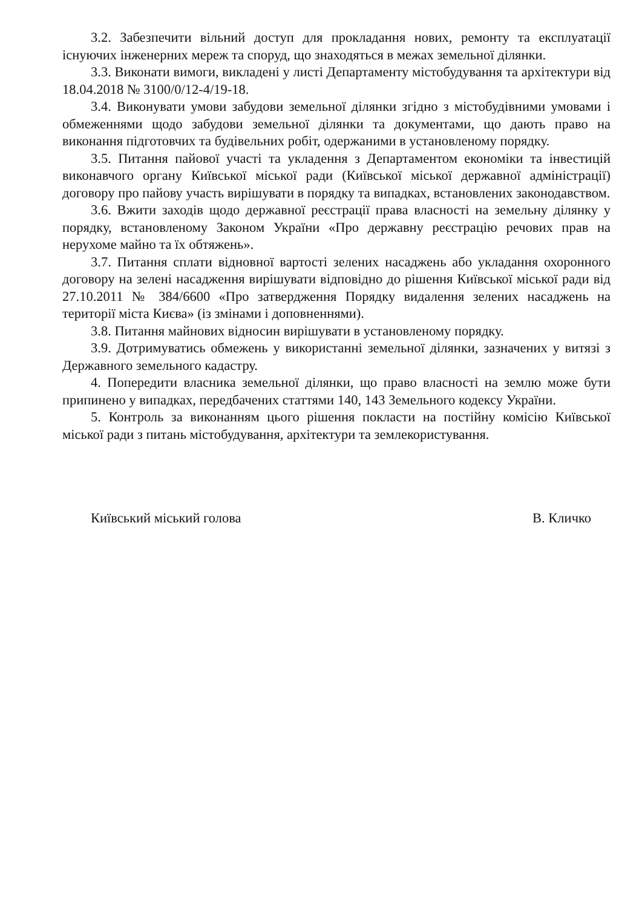3.2. Забезпечити вільний доступ для прокладання нових, ремонту та експлуатації існуючих інженерних мереж та споруд, що знаходяться в межах земельної ділянки.
3.3. Виконати вимоги, викладені у листі Департаменту містобудування та архітектури від 18.04.2018 № 3100/0/12-4/19-18.
3.4. Виконувати умови забудови земельної ділянки згідно з містобудівними умовами і обмеженнями щодо забудови земельної ділянки та документами, що дають право на виконання підготовчих та будівельних робіт, одержаними в установленому порядку.
3.5. Питання пайової участі та укладення з Департаментом економіки та інвестицій виконавчого органу Київської міської ради (Київської міської державної адміністрації) договору про пайову участь вирішувати в порядку та випадках, встановлених законодавством.
3.6. Вжити заходів щодо державної реєстрації права власності на земельну ділянку у порядку, встановленому Законом України «Про державну реєстрацію речових прав на нерухоме майно та їх обтяжень».
3.7. Питання сплати відновної вартості зелених насаджень або укладання охоронного договору на зелені насадження вирішувати відповідно до рішення Київської міської ради від 27.10.2011 № 384/6600 «Про затвердження Порядку видалення зелених насаджень на території міста Києва» (із змінами і доповненнями).
3.8. Питання майнових відносин вирішувати в установленому порядку.
3.9. Дотримуватись обмежень у використанні земельної ділянки, зазначених у витязі з Державного земельного кадастру.
4. Попередити власника земельної ділянки, що право власності на землю може бути припинено у випадках, передбачених статтями 140, 143 Земельного кодексу України.
5. Контроль за виконанням цього рішення покласти на постійну комісію Київської міської ради з питань містобудування, архітектури та землекористування.
Київський міський голова В. Кличко